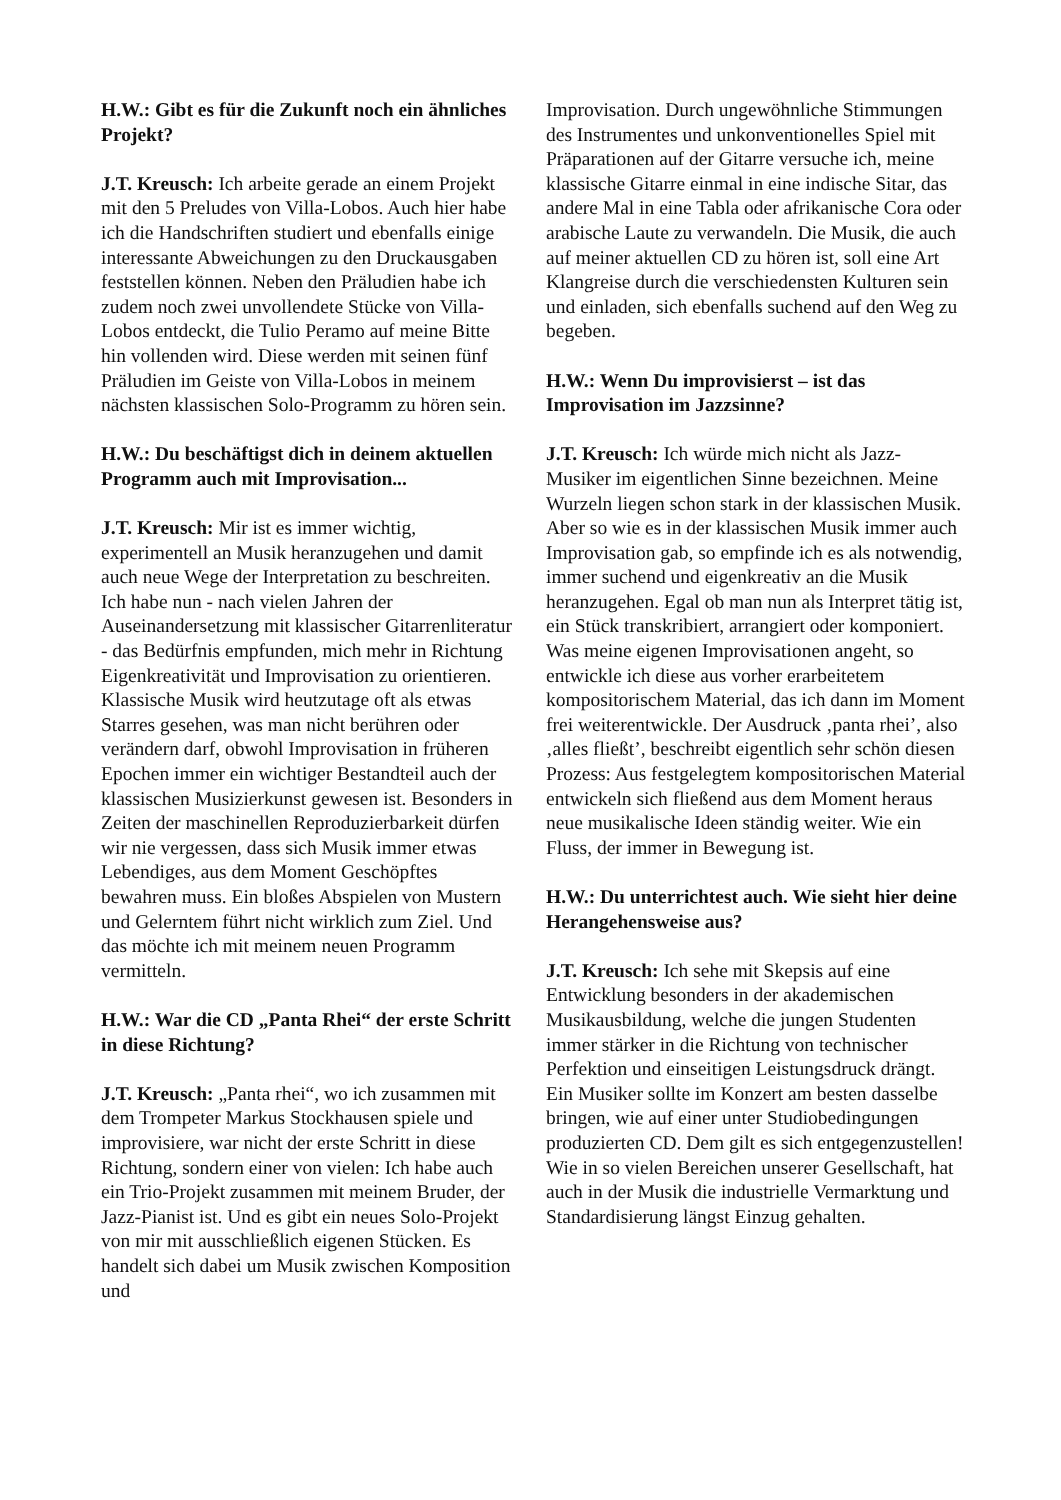H.W.: Gibt es für die Zukunft noch ein ähnliches Projekt?
J.T. Kreusch: Ich arbeite gerade an einem Projekt mit den 5 Preludes von Villa-Lobos. Auch hier habe ich die Handschriften studiert und ebenfalls einige interessante Abweichungen zu den Druckausgaben feststellen können. Neben den Präludien habe ich zudem noch zwei unvollendete Stücke von Villa-Lobos entdeckt, die Tulio Peramo auf meine Bitte hin vollenden wird. Diese werden mit seinen fünf Präludien im Geiste von Villa-Lobos in meinem nächsten klassischen Solo-Programm zu hören sein.
H.W.: Du beschäftigst dich in deinem aktuellen Programm auch mit Improvisation...
J.T. Kreusch: Mir ist es immer wichtig, experimentell an Musik heranzugehen und damit auch neue Wege der Interpretation zu beschreiten. Ich habe nun - nach vielen Jahren der Auseinandersetzung mit klassischer Gitarrenliteratur - das Bedürfnis empfunden, mich mehr in Richtung Eigenkreativität und Improvisation zu orientieren. Klassische Musik wird heutzutage oft als etwas Starres gesehen, was man nicht berühren oder verändern darf, obwohl Improvisation in früheren Epochen immer ein wichtiger Bestandteil auch der klassischen Musizierkunst gewesen ist. Besonders in Zeiten der maschinellen Reproduzierbarkeit dürfen wir nie vergessen, dass sich Musik immer etwas Lebendiges, aus dem Moment Geschöpftes bewahren muss. Ein bloßes Abspielen von Mustern und Gelerntem führt nicht wirklich zum Ziel. Und das möchte ich mit meinem neuen Programm vermitteln.
H.W.: War die CD „Panta Rhei“ der erste Schritt in diese Richtung?
J.T. Kreusch: „Panta rhei“, wo ich zusammen mit dem Trompeter Markus Stockhausen spiele und improvisiere, war nicht der erste Schritt in diese Richtung, sondern einer von vielen: Ich habe auch ein Trio-Projekt zusammen mit meinem Bruder, der Jazz-Pianist ist. Und es gibt ein neues Solo-Projekt von mir mit ausschließlich eigenen Stücken. Es handelt sich dabei um Musik zwischen Komposition und
Improvisation. Durch ungewöhnliche Stimmungen des Instrumentes und unkonventionelles Spiel mit Präparationen auf der Gitarre versuche ich, meine klassische Gitarre einmal in eine indische Sitar, das andere Mal in eine Tabla oder afrikanische Cora oder arabische Laute zu verwandeln. Die Musik, die auch auf meiner aktuellen CD zu hören ist, soll eine Art Klangreise durch die verschiedensten Kulturen sein und einladen, sich ebenfalls suchend auf den Weg zu begeben.
H.W.: Wenn Du improvisierst – ist das Improvisation im Jazzsinne?
J.T. Kreusch: Ich würde mich nicht als Jazz-Musiker im eigentlichen Sinne bezeichnen. Meine Wurzeln liegen schon stark in der klassischen Musik. Aber so wie es in der klassischen Musik immer auch Improvisation gab, so empfinde ich es als notwendig, immer suchend und eigenkreativ an die Musik heranzugehen. Egal ob man nun als Interpret tätig ist, ein Stück transkribiert, arrangiert oder komponiert. Was meine eigenen Improvisationen angeht, so entwickle ich diese aus vorher erarbeitetem kompositorischem Material, das ich dann im Moment frei weiterentwickle. Der Ausdruck ‚panta rhei’, also ‚alles fließt’, beschreibt eigentlich sehr schön diesen Prozess: Aus festgelegtem kompositorischen Material entwickeln sich fließend aus dem Moment heraus neue musikalische Ideen ständig weiter. Wie ein Fluss, der immer in Bewegung ist.
H.W.: Du unterrichtest auch. Wie sieht hier deine Herangehensweise aus?
J.T. Kreusch: Ich sehe mit Skepsis auf eine Entwicklung besonders in der akademischen Musikausbildung, welche die jungen Studenten immer stärker in die Richtung von technischer Perfektion und einseitigen Leistungsdruck drängt. Ein Musiker sollte im Konzert am besten dasselbe bringen, wie auf einer unter Studiobedingungen produzierten CD. Dem gilt es sich entgegenzustellen! Wie in so vielen Bereichen unserer Gesellschaft, hat auch in der Musik die industrielle Vermarktung und Standardisierung längst Einzug gehalten.